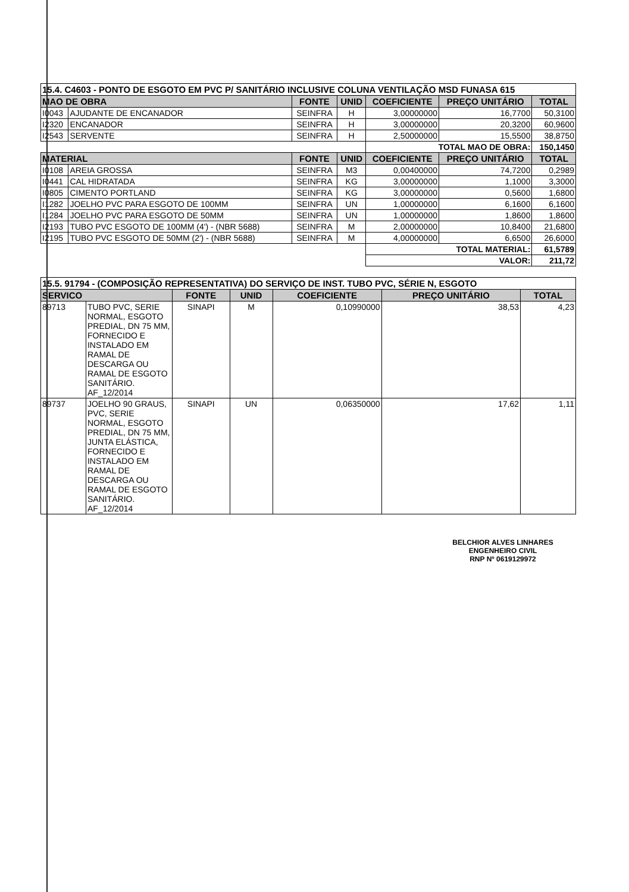| 15.4. C4603 - PONTO DE ESGOTO EM PVC P/ SANITÁRIO INCLUSIVE COLUNA VENTILAÇÃO MSD FUNASA 615 | | | | | | |
| MAO DE OBRA | | FONTE | UNID | COEFICIENTE | PREÇO UNITÁRIO | TOTAL |
| I0043 | AJUDANTE DE ENCANADOR | SEINFRA | H | 3,00000000 | 16,7700 | 50,3100 |
| I2320 | ENCANADOR | SEINFRA | H | 3,00000000 | 20,3200 | 60,9600 |
| I2543 | SERVENTE | SEINFRA | H | 2,50000000 | 15,5500 | 38,8750 |
| | | | | TOTAL MAO DE OBRA: | | 150,1450 |
| MATERIAL | | FONTE | UNID | COEFICIENTE | PREÇO UNITÁRIO | TOTAL |
| I0108 | AREIA GROSSA | SEINFRA | M3 | 0,00400000 | 74,7200 | 0,2989 |
| I0441 | CAL HIDRATADA | SEINFRA | KG | 3,00000000 | 1,1000 | 3,3000 |
| I0805 | CIMENTO PORTLAND | SEINFRA | KG | 3,00000000 | 0,5600 | 1,6800 |
| I1282 | JOELHO PVC PARA ESGOTO DE 100MM | SEINFRA | UN | 1,00000000 | 6,1600 | 6,1600 |
| I1284 | JOELHO PVC PARA ESGOTO DE 50MM | SEINFRA | UN | 1,00000000 | 1,8600 | 1,8600 |
| I2193 | TUBO PVC ESGOTO DE 100MM (4') - (NBR 5688) | SEINFRA | M | 2,00000000 | 10,8400 | 21,6800 |
| I2195 | TUBO PVC ESGOTO DE 50MM (2') - (NBR 5688) | SEINFRA | M | 4,00000000 | 6,6500 | 26,6000 |
| | | | | TOTAL MATERIAL: | | 61,5789 |
| | | | | VALOR: | | 211,72 |
| 15.5. 91794 - (COMPOSIÇÃO REPRESENTATIVA) DO SERVIÇO DE INST. TUBO PVC, SÉRIE N, ESGOTO | | | | | | |
| SERVICO | | FONTE | UNID | COEFICIENTE | PREÇO UNITÁRIO | TOTAL |
| 89713 | TUBO PVC, SERIE NORMAL, ESGOTO PREDIAL, DN 75 MM, FORNECIDO E INSTALADO EM RAMAL DE DESCARGA OU RAMAL DE ESGOTO SANITÁRIO. AF_12/2014 | SINAPI | M | 0,10990000 | 38,53 | 4,23 |
| 89737 | JOELHO 90 GRAUS, PVC, SERIE NORMAL, ESGOTO PREDIAL, DN 75 MM, JUNTA ELÁSTICA, FORNECIDO E INSTALADO EM RAMAL DE DESCARGA OU RAMAL DE ESGOTO SANITÁRIO. AF_12/2014 | SINAPI | UN | 0,06350000 | 17,62 | 1,11 |
BELCHIOR ALVES LINHARES
ENGENHEIRO CIVIL
RNP Nº 0619129972